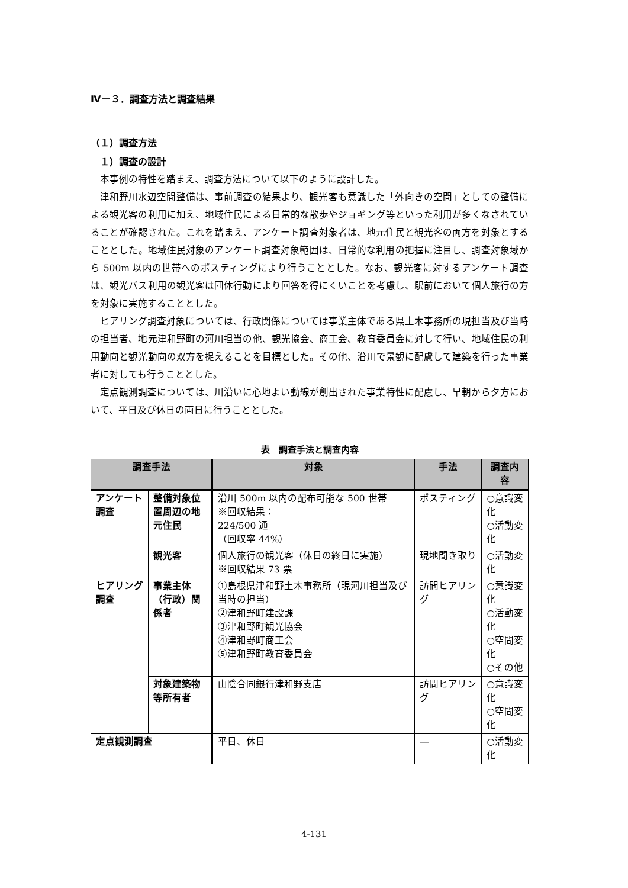Ⅳ－３．調査方法と調査結果
（１）調査方法
１）調査の設計
本事例の特性を踏まえ、調査方法について以下のように設計した。
津和野川水辺空間整備は、事前調査の結果より、観光客も意識した「外向きの空間」としての整備による観光客の利用に加え、地域住民による日常的な散歩やジョギング等といった利用が多くなされていることが確認された。これを踏まえ、アンケート調査対象者は、地元住民と観光客の両方を対象とすることとした。地域住民対象のアンケート調査対象範囲は、日常的な利用の把握に注目し、調査対象域から 500m 以内の世帯へのポスティングにより行うこととした。なお、観光客に対するアンケート調査は、観光バス利用の観光客は団体行動により回答を得にくいことを考慮し、駅前において個人旅行の方を対象に実施することとした。
ヒアリング調査対象については、行政関係については事業主体である県土木事務所の現担当及び当時の担当者、地元津和野町の河川担当の他、観光協会、商工会、教育委員会に対して行い、地域住民の利用動向と観光動向の双方を捉えることを目標とした。その他、沿川で景観に配慮して建築を行った事業者に対しても行うこととした。
定点観測調査については、川沿いに心地よい動線が創出された事業特性に配慮し、早朝から夕方において、平日及び休日の両日に行うこととした。
表　調査手法と調査内容
| 調査手法 | | 対象 | 手法 | 調査内容 |
| --- | --- | --- | --- | --- |
| アンケート調査 | 整備対象位置周辺の地元住民 | 沿川 500m 以内の配布可能な 500 世帯 ※回収結果： 224/500 通 （回収率 44%） | ポスティング | ○意識変化 ○活動変化 |
| | 観光客 | 個人旅行の観光客（休日の終日に実施） ※回収結果 73 票 | 現地聞き取り | ○活動変化 |
| ヒアリング調査 | 事業主体（行政）関係者 | ①島根県津和野土木事務所（現河川担当及び当時の担当） ②津和野町建設課 ③津和野町観光協会 ④津和野町商工会 ⑤津和野町教育委員会 | 訪問ヒアリング | ○意識変化 ○活動変化 ○空間変化 ○その他 |
| | 対象建築物等所有者 | 山陰合同銀行津和野支店 | 訪問ヒアリング | ○意識変化 ○空間変化 |
| 定点観測調査 | | 平日、休日 | ― | ○活動変化 |
4-131